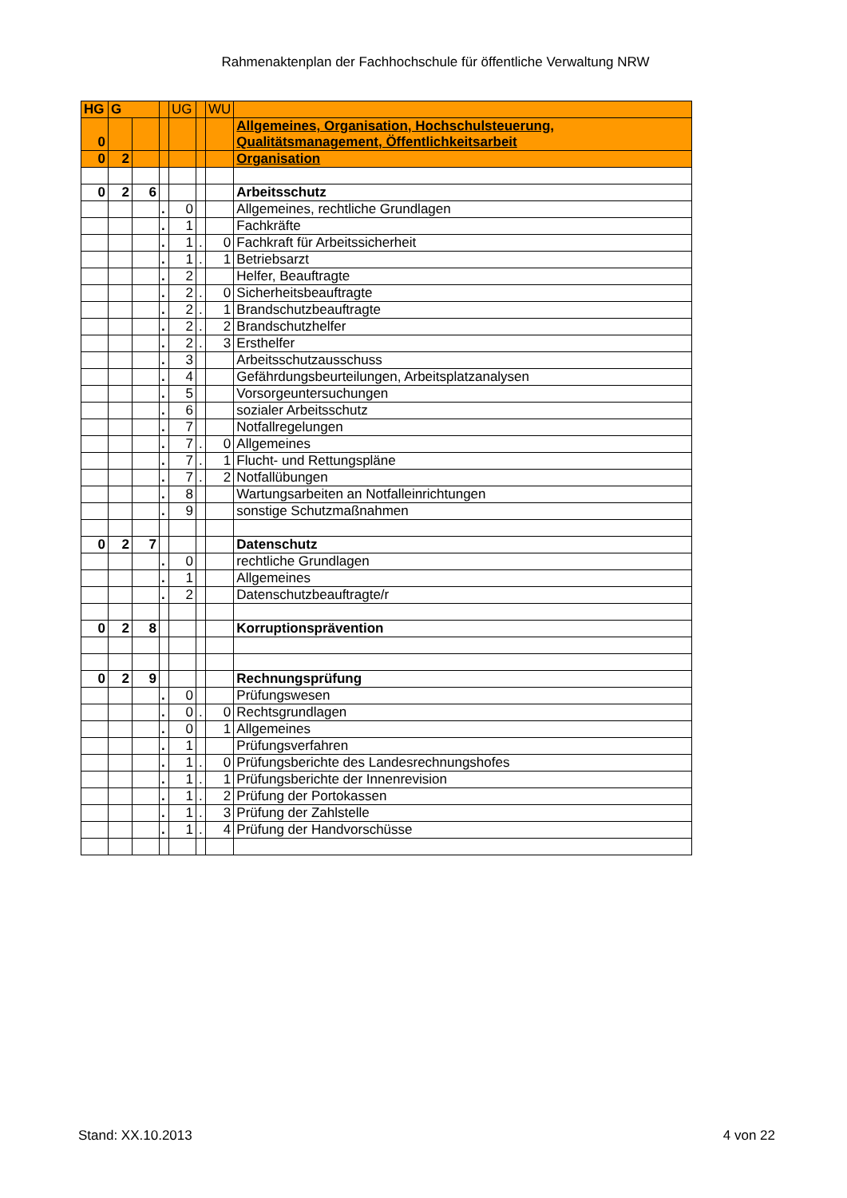Rahmenaktenplan der Fachhochschule für öffentliche Verwaltung NRW
| HG | G | | | UG | | WU | |
| 0 | | | | | | | Allgemeines, Organisation, Hochschulsteuerung, Qualitätsmanagement, Öffentlichkeitsarbeit |
| 0 | 2 | | | | | | Organisation |
| 0 | 2 | 6 | | | | | Arbeitsschutz |
| | | | . | 0 | | | Allgemeines, rechtliche Grundlagen |
| | | | . | 1 | | | Fachkräfte |
| | | | . | 1 | . | 0 | Fachkraft für Arbeitssicherheit |
| | | | . | 1 | . | 1 | Betriebsarzt |
| | | | . | 2 | | | Helfer, Beauftragte |
| | | | . | 2 | . | 0 | Sicherheitsbeauftragte |
| | | | . | 2 | . | 1 | Brandschutzbeauftragte |
| | | | . | 2 | . | 2 | Brandschutzhelfer |
| | | | . | 2 | . | 3 | Ersthelfer |
| | | | . | 3 | | | Arbeitsschutzausschuss |
| | | | . | 4 | | | Gefährdungsbeurteilungen, Arbeitsplatzanalysen |
| | | | . | 5 | | | Vorsorgeuntersuchungen |
| | | | . | 6 | | | sozialer Arbeitsschutz |
| | | | . | 7 | | | Notfallregelungen |
| | | | . | 7 | . | 0 | Allgemeines |
| | | | . | 7 | . | 1 | Flucht- und Rettungspläne |
| | | | . | 7 | . | 2 | Notfallübungen |
| | | | . | 8 | | | Wartungsarbeiten an Notfalleinrichtungen |
| | | | . | 9 | | | sonstige Schutzmaßnahmen |
| 0 | 2 | 7 | | | | | Datenschutz |
| | | | . | 0 | | | rechtliche Grundlagen |
| | | | . | 1 | | | Allgemeines |
| | | | . | 2 | | | Datenschutzbeauftragte/r |
| 0 | 2 | 8 | | | | | Korruptionsprävention |
| 0 | 2 | 9 | | | | | Rechnungsprüfung |
| | | | . | 0 | | | Prüfungswesen |
| | | | . | 0 | . | 0 | Rechtsgrundlagen |
| | | | . | 0 | | 1 | Allgemeines |
| | | | . | 1 | | | Prüfungsverfahren |
| | | | . | 1 | . | 0 | Prüfungsberichte des Landesrechnungshofes |
| | | | . | 1 | . | 1 | Prüfungsberichte der Innenrevision |
| | | | . | 1 | . | 2 | Prüfung der Portokassen |
| | | | . | 1 | . | 3 | Prüfung der Zahlstelle |
| | | | . | 1 | . | 4 | Prüfung der Handvorschüsse |
Stand: XX.10.2013 4 von 22